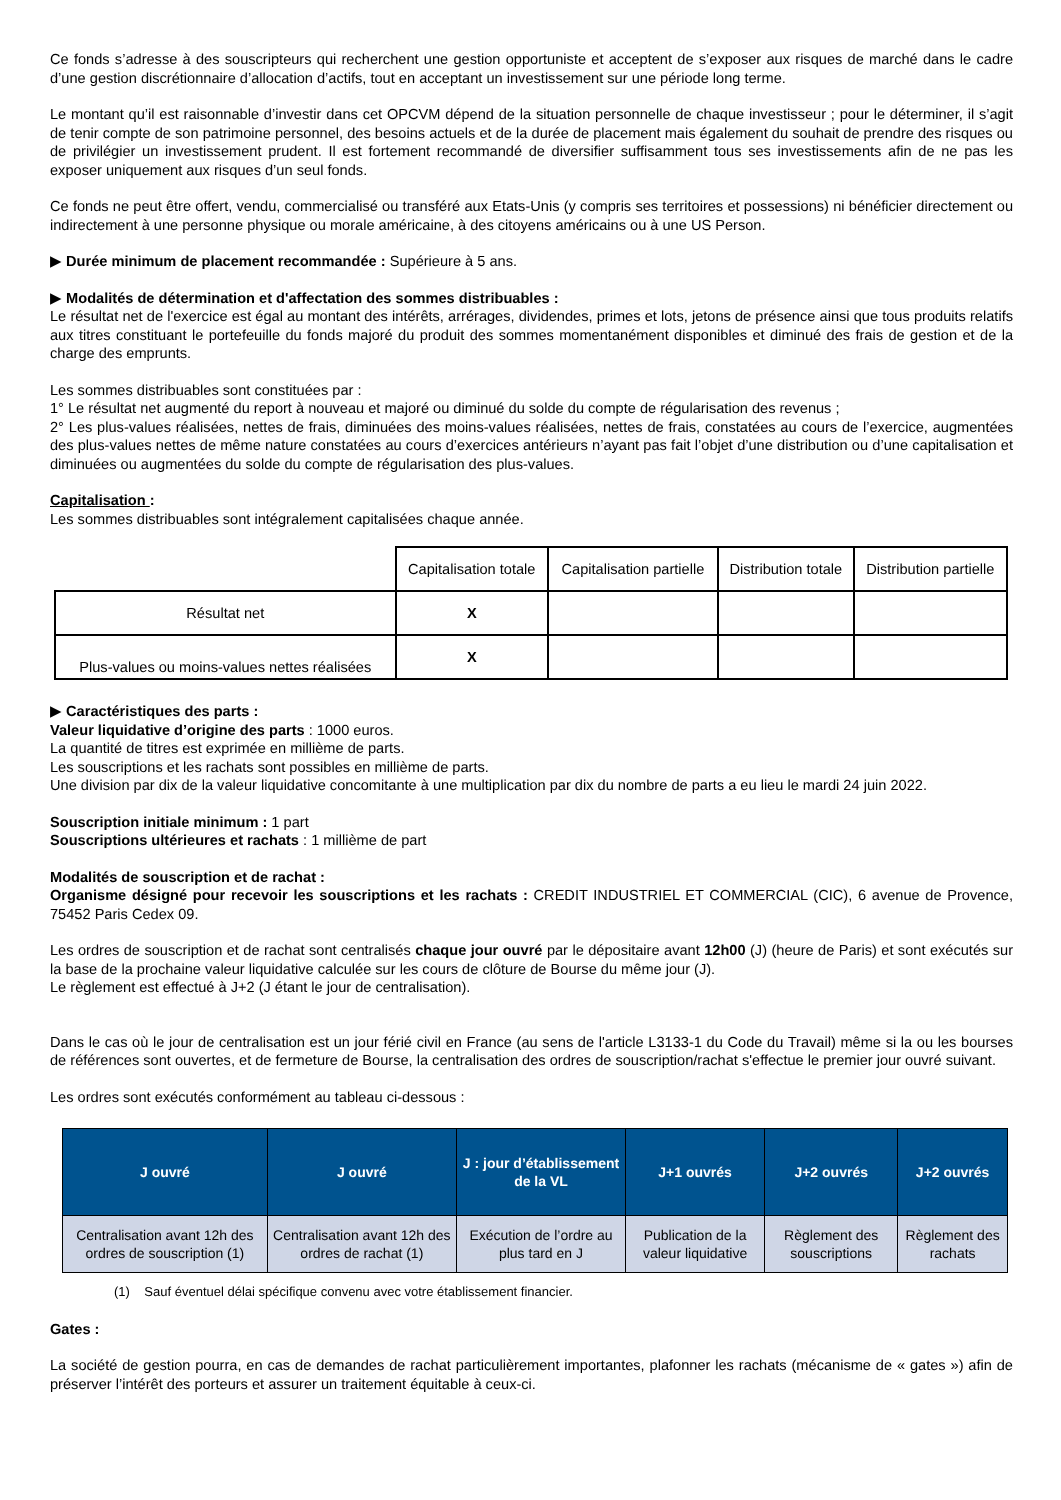Ce fonds s’adresse à des souscripteurs qui recherchent une gestion opportuniste et acceptent de s’exposer aux risques de marché dans le cadre d’une gestion discrétionnaire d’allocation d’actifs, tout en acceptant un investissement sur une période long terme.
Le montant qu’il est raisonnable d’investir dans cet OPCVM dépend de la situation personnelle de chaque investisseur ; pour le déterminer, il s’agit de tenir compte de son patrimoine personnel, des besoins actuels et de la durée de placement mais également du souhait de prendre des risques ou de privilégier un investissement prudent. Il est fortement recommandé de diversifier suffisamment tous ses investissements afin de ne pas les exposer uniquement aux risques d’un seul fonds.
Ce fonds ne peut être offert, vendu, commercialisé ou transféré aux Etats-Unis (y compris ses territoires et possessions) ni bénéficier directement ou indirectement à une personne physique ou morale américaine, à des citoyens américains ou à une US Person.
▶ Durée minimum de placement recommandée : Supérieure à 5 ans.
▶ Modalités de détermination et d'affectation des sommes distribuables :
Le résultat net de l'exercice est égal au montant des intérêts, arrérages, dividendes, primes et lots, jetons de présence ainsi que tous produits relatifs aux titres constituant le portefeuille du fonds majoré du produit des sommes momentanément disponibles et diminué des frais de gestion et de la charge des emprunts.
Les sommes distribuables sont constituées par :
1° Le résultat net augmenté du report à nouveau et majoré ou diminué du solde du compte de régularisation des revenus ;
2° Les plus-values réalisées, nettes de frais, diminuées des moins-values réalisées, nettes de frais, constatées au cours de l’exercice, augmentées des plus-values nettes de même nature constatées au cours d’exercices antérieurs n’ayant pas fait l’objet d’une distribution ou d’une capitalisation et diminuées ou augmentées du solde du compte de régularisation des plus-values.
Capitalisation :
Les sommes distribuables sont intégralement capitalisées chaque année.
| | Capitalisation totale | Capitalisation partielle | Distribution totale | Distribution partielle |
| Résultat net | X | | | |
| Plus-values ou moins-values nettes réalisées | X | | | |
▶ Caractéristiques des parts :
Valeur liquidative d’origine des parts : 1000 euros.
La quantité de titres est exprimée en millième de parts.
Les souscriptions et les rachats sont possibles en millième de parts.
Une division par dix de la valeur liquidative concomitante à une multiplication par dix du nombre de parts a eu lieu le mardi 24 juin 2022.
Souscription initiale minimum : 1 part
Souscriptions ultérieures et rachats : 1 millième de part
Modalités de souscription et de rachat :
Organisme désigné pour recevoir les souscriptions et les rachats : CREDIT INDUSTRIEL ET COMMERCIAL (CIC), 6 avenue de Provence, 75452 Paris Cedex 09.
Les ordres de souscription et de rachat sont centralisés chaque jour ouvré par le dépositaire avant 12h00 (J) (heure de Paris) et sont exécutés sur la base de la prochaine valeur liquidative calculée sur les cours de clôture de Bourse du même jour (J).
Le règlement est effectué à J+2 (J étant le jour de centralisation).
Dans le cas où le jour de centralisation est un jour férié civil en France (au sens de l'article L3133-1 du Code du Travail) même si la ou les bourses de références sont ouvertes, et de fermeture de Bourse, la centralisation des ordres de souscription/rachat s'effectue le premier jour ouvré suivant.
Les ordres sont exécutés conformément au tableau ci-dessous :
| J ouvré | J ouvré | J : jour d’établissement de la VL | J+1 ouvrés | J+2 ouvrés | J+2 ouvrés |
| --- | --- | --- | --- | --- | --- |
| Centralisation avant 12h des ordres de souscription (1) | Centralisation avant 12h des ordres de rachat (1) | Exécution de l’ordre au plus tard en J | Publication de la valeur liquidative | Règlement des souscriptions | Règlement des rachats |
(1) Sauf éventuel délai spécifique convenu avec votre établissement financier.
Gates :
La société de gestion pourra, en cas de demandes de rachat particulièrement importantes, plafonner les rachats (mécanisme de « gates ») afin de préserver l’intérêt des porteurs et assurer un traitement équitable à ceux-ci.